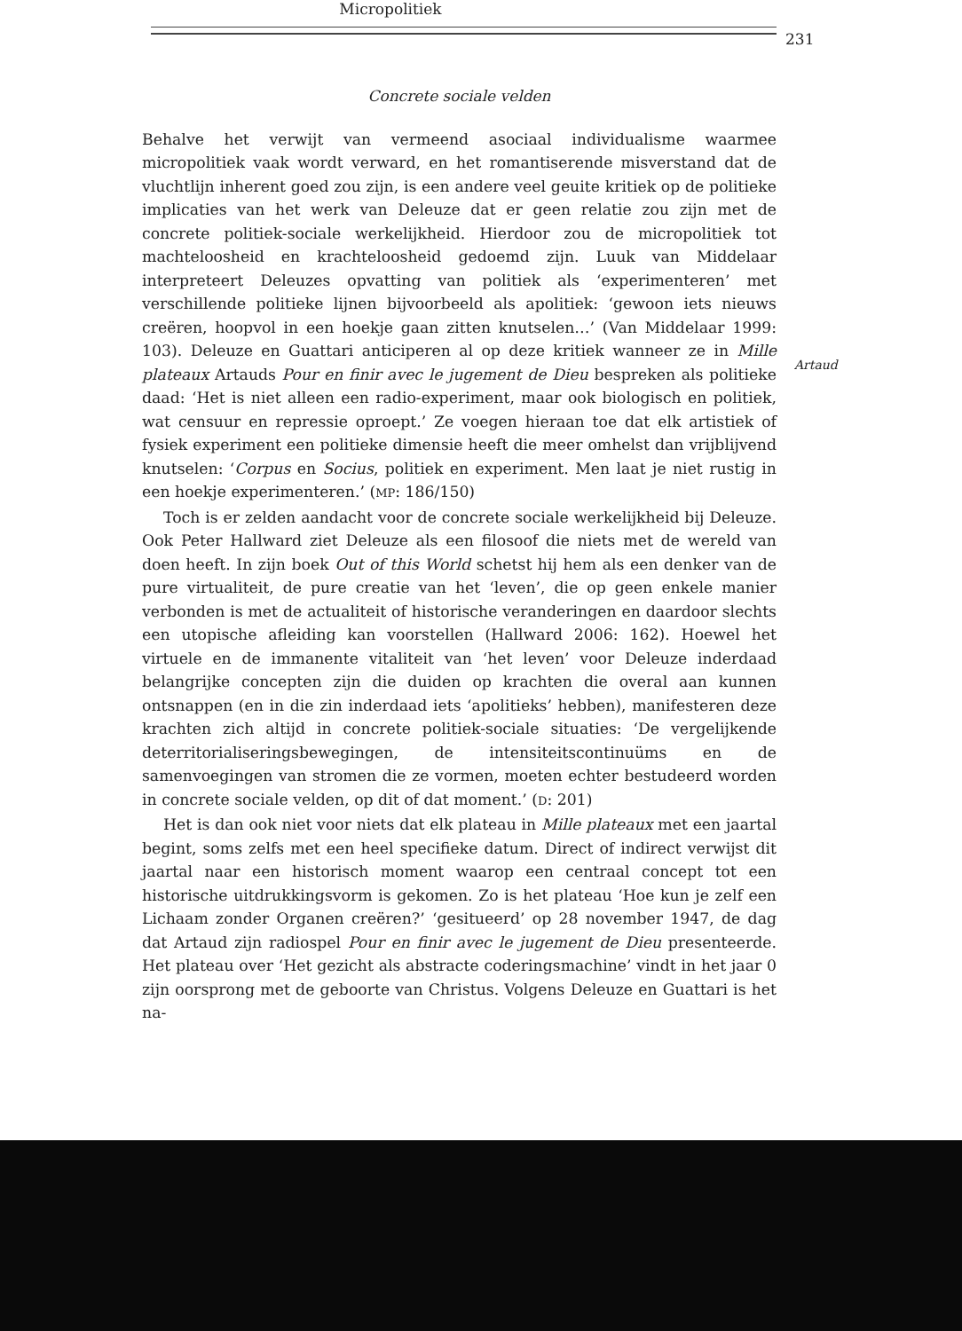Micropolitiek
231
Artaud
Concrete sociale velden
Behalve het verwijt van vermeend asociaal individualisme waarmee micropolitiek vaak wordt verward, en het romantiserende misverstand dat de vluchtlijn inherent goed zou zijn, is een andere veel geuite kritiek op de politieke implicaties van het werk van Deleuze dat er geen relatie zou zijn met de concrete politiek-sociale werkelijkheid. Hierdoor zou de micropolitiek tot machteloosheid en krachteloosheid gedoemd zijn. Luuk van Middelaar interpreteert Deleuzes opvatting van politiek als ‘experimenteren’ met verschillende politieke lijnen bijvoorbeeld als apolitiek: ‘gewoon iets nieuws creëren, hoopvol in een hoekje gaan zitten knutselen…’ (Van Middelaar 1999: 103). Deleuze en Guattari anticiperen al op deze kritiek wanneer ze in Mille plateaux Artauds Pour en finir avec le jugement de Dieu bespreken als politieke daad: ‘Het is niet alleen een radio-experiment, maar ook biologisch en politiek, wat censuur en repressie oproept.’ Ze voegen hieraan toe dat elk artistiek of fysiek experiment een politieke dimensie heeft die meer omhelst dan vrijblijvend knutselen: ‘Corpus en Socius, politiek en experiment. Men laat je niet rustig in een hoekje experimenteren.’ (MP: 186/150)
Toch is er zelden aandacht voor de concrete sociale werkelijkheid bij Deleuze. Ook Peter Hallward ziet Deleuze als een filosoof die niets met de wereld van doen heeft. In zijn boek Out of this World schetst hij hem als een denker van de pure virtualiteit, de pure creatie van het ‘leven’, die op geen enkele manier verbonden is met de actualiteit of historische veranderingen en daardoor slechts een utopische afleiding kan voorstellen (Hallward 2006: 162). Hoewel het virtuele en de immanente vitaliteit van ‘het leven’ voor Deleuze inderdaad belangrijke concepten zijn die duiden op krachten die overal aan kunnen ontsnappen (en in die zin inderdaad iets ‘apolitieks’ hebben), manifesteren deze krachten zich altijd in concrete politiek-sociale situaties: ‘De vergelijkende deterritorialiseringsbewegingen, de intensiteitscontinuüms en de samenvoegingen van stromen die ze vormen, moeten echter bestudeerd worden in concrete sociale velden, op dit of dat moment.’ (D: 201)
Het is dan ook niet voor niets dat elk plateau in Mille plateaux met een jaartal begint, soms zelfs met een heel specifieke datum. Direct of indirect verwijst dit jaartal naar een historisch moment waarop een centraal concept tot een historische uitdrukkingsvorm is gekomen. Zo is het plateau ‘Hoe kun je zelf een Lichaam zonder Organen creëren?’ ‘gesitueerd’ op 28 november 1947, de dag dat Artaud zijn radiospel Pour en finir avec le jugement de Dieu presenteerde. Het plateau over ‘Het gezicht als abstracte coderingsmachine’ vindt in het jaar 0 zijn oorsprong met de geboorte van Christus. Volgens Deleuze en Guattari is het na-